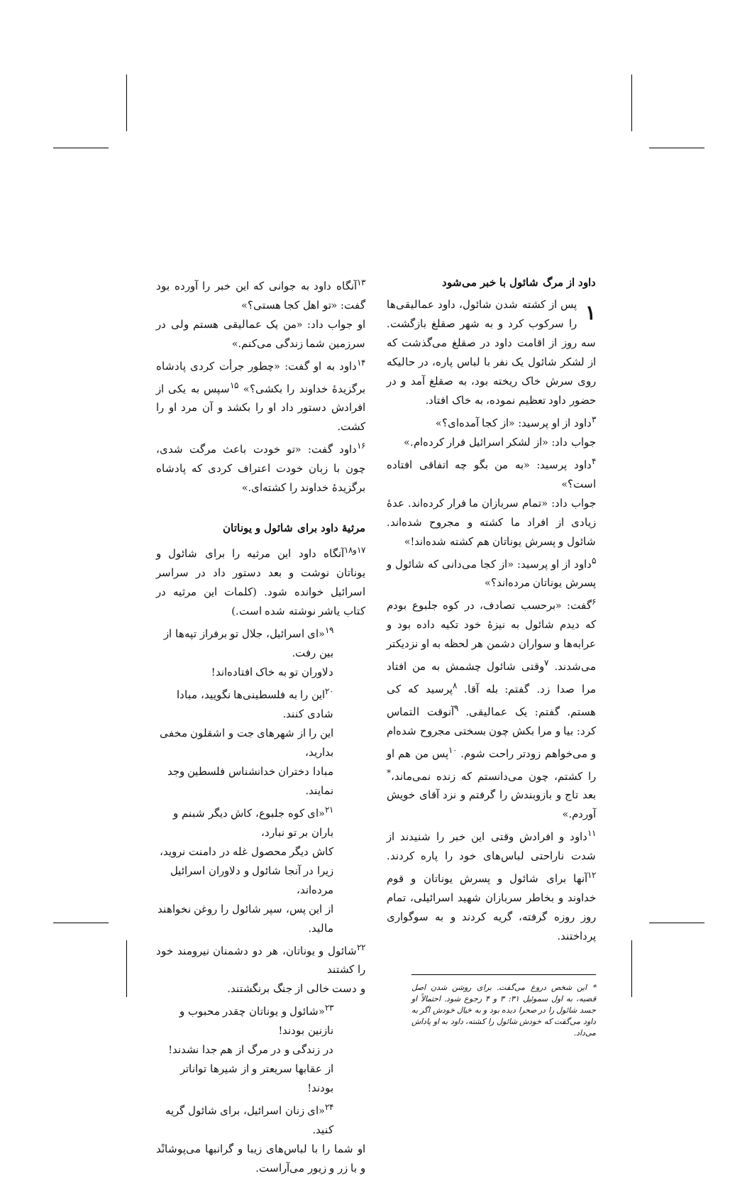داود از مرگ شائول با خبر می‌شود
۱ پس از کشته شدن شائول، داود عمالیقی‌ها را سرکوب کرد و به شهر صقلغ بازگشت. سه روز از اقامت داود در صقلغ می‌گذشت که از لشکر شائول یک نفر با لباس پاره، در حالیکه روی سرش خاک ریخته بود، به صقلغ آمد و در حضور داود تعظیم نموده، به خاک افتاد.
<sup>۳</sup> داود از او پرسید: «از کجا آمده‌ای؟»
جواب داد: «از لشکر اسرائیل فرار کرده‌ام.»
<sup>۴</sup> داود پرسید: «به من بگو چه اتفاقی افتاده است؟»
جواب داد: «تمام سربازان ما فرار کرده‌اند. عدهٔ زیادی از افراد ما کشته و مجروح شده‌اند. شائول و پسرش یوناتان هم کشته شده‌اند!»
<sup>۵</sup> داود از او پرسید: «از کجا می‌دانی که شائول و پسرش یوناتان مرده‌اند؟»
<sup>۶</sup> گفت: «برحسب تصادف، در کوه جلبوع بودم که دیدم شائول به نیزهٔ خود تکیه داده بود و عرابه‌ها و سواران دشمن هر لحظه به او نزدیکتر می‌شدند. <sup>۷</sup>وقتی شائول چشمش به من افتاد مرا صدا زد. گفتم: بله آقا. <sup>۸</sup>پرسید که کی هستم. گفتم: یک عمالیقی. <sup>۹</sup>آنوقت التماس کرد: بیا و مرا بکش چون بسختی مجروح شده‌ام و می‌خواهم زودتر راحت شوم. <sup>۱۰</sup>پس من هم او را کشتم، چون می‌دانستم که زنده نمی‌ماند،<sup>*</sup> بعد تاج و بازوبندش را گرفتم و نزد آقای خویش آوردم.»
<sup>۱۱</sup> داود و افرادش وقتی این خبر را شنیدند از شدت ناراحتی لباس‌های خود را پاره کردند. <sup>۱۲</sup>آنها برای شائول و پسرش یوناتان و قوم خداوند و بخاطر سربازان شهید اسرائیلی، تمام روز روزه گرفته، گریه کردند و به سوگواری پرداختند.
* این شخص دروغ می‌گفت. برای روشن شدن اصل قضیه، به اول سموئیل ۳۱: ۳ و ۴ رجوع شود. احتمالاً او جسد شائول را در صحرا دیده بود و به خیال خودش اگر به داود می‌گفت که خودش شائول را کشته، داود به او پاداش می‌داد.
<sup>۱۳</sup> آنگاه داود به جوانی که این خبر را آورده بود گفت: «تو اهل کجا هستی؟»
او جواب داد: «من یک عمالیقی هستم ولی در سرزمین شما زندگی می‌کنم.»
<sup>۱۴</sup> داود به او گفت: «چطور جرأت کردی پادشاه برگزیدهٔ خداوند را بکشی؟» <sup>۱۵</sup>سپس به یکی از افرادش دستور داد او را بکشد و آن مرد او را کشت.
<sup>۱۶</sup> داود گفت: «تو خودت باعث مرگت شدی، چون با زبان خودت اعتراف کردی که پادشاه برگزیدهٔ خداوند را کشته‌ای.»
مرثیهٔ داود برای شائول و یوناتان
<sup>۱۷و۱۸</sup>آنگاه داود این مرثیه را برای شائول و یوناتان نوشت و بعد دستور داد در سراسر اسرائیل خوانده شود. (کلمات این مرثیه در کتاب یاشر نوشته شده است.)
<sup>۱۹</sup> «ای اسرائیل، جلال تو برفراز تپه‌ها از بین رفت.
دلاوران تو به خاک افتاده‌اند!
<sup>۲۰</sup> این را به فلسطینی‌ها نگویید، مبادا شادی کنند.
این را از شهرهای جت و اشقلون مخفی بدارید،
مبادا دختران خدانشناس فلسطین وجد نمایند.
<sup>۲۱</sup> «ای کوه جلبوع، کاش دیگر شبنم و باران بر تو نبارد،
کاش دیگر محصول غله در دامنت نروید،
زیرا در آنجا شائول و دلاوران اسرائیل مرده‌اند،
از این پس، سپر شائول را روغن نخواهند مالید.
<sup>۲۲</sup> شائول و یوناتان، هر دو دشمنان نیرومند خود را کشتند
و دست خالی از جنگ برنگشتند.
<sup>۲۳</sup> «شائول و یوناتان چقدر محبوب و نازنین بودند!
در زندگی و در مرگ از هم جدا نشدند!
از عقابها سریعتر و از شیرها تواناتر بودند!
<sup>۲۴</sup> «ای زنان اسرائیل، برای شائول گریه کنید.
او شما را با لباس‌های زیبا و گرانبها می‌پوشانْد و با زر و زیور می‌آراست.